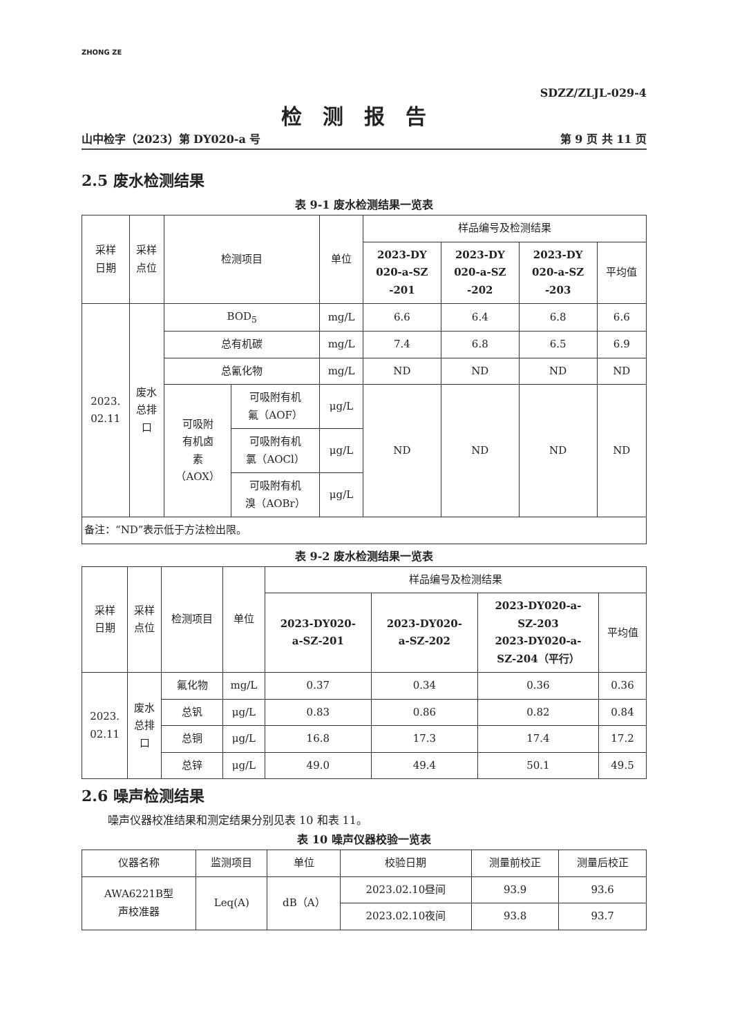ZHONG ZE
SDZZ/ZLJL-029-4
检测报告
山中检字（2023）第 DY020-a 号 第 9 页 共 11 页
2.5 废水检测结果
表 9-1 废水检测结果一览表
| 采样 日期 | 采样 点位 | 检测项目 | | 单位 | 样品编号及检测结果 | | | |
| --- | --- | --- | --- | --- | --- | --- | --- | --- |
| | | | | | 2023-DY 020-a-SZ -201 | 2023-DY 020-a-SZ -202 | 2023-DY 020-a-SZ -203 | 平均值 |
| 2023. 02.11 | 废水 总排 口 | BOD<sub>5</sub> | | mg/L | 6.6 | 6.4 | 6.8 | 6.6 |
| | | 总有机碳 | | mg/L | 7.4 | 6.8 | 6.5 | 6.9 |
| | | 总氰化物 | | mg/L | ND | ND | ND | ND |
| | | 可吸附 有机卤 素 （AOX） | 可吸附有机 氟（AOF） | μg/L | ND | ND | ND | ND |
| | | | 可吸附有机 氯（AOCl） | μg/L | | | | |
| | | | 可吸附有机 溴（AOBr） | μg/L | | | | |
| 备注：“ND”表示低于方法检出限。 | | | | | | | | |
表 9-2 废水检测结果一览表
| 采样 日期 | 采样 点位 | 检测项目 | 单位 | 样品编号及检测结果 | | | |
| --- | --- | --- | --- | --- | --- | --- | --- |
| | | | | 2023-DY020- a-SZ-201 | 2023-DY020- a-SZ-202 | 2023-DY020-a- SZ-203 2023-DY020-a- SZ-204（平行） | 平均值 |
| 2023. 02.11 | 废水 总排 口 | 氟化物 | mg/L | 0.37 | 0.34 | 0.36 | 0.36 |
| | | 总钒 | μg/L | 0.83 | 0.86 | 0.82 | 0.84 |
| | | 总铜 | μg/L | 16.8 | 17.3 | 17.4 | 17.2 |
| | | 总锌 | μg/L | 49.0 | 49.4 | 50.1 | 49.5 |
2.6 噪声检测结果
噪声仪器校准结果和测定结果分别见表 10 和表 11。
表 10 噪声仪器校验一览表
| 仪器名称 | 监测项目 | 单位 | 校验日期 | 测量前校正 | 测量后校正 |
| --- | --- | --- | --- | --- | --- |
| AWA6221B型 声校准器 | Leq(A) | dB（A） | 2023.02.10昼间 | 93.9 | 93.6 |
| | | | 2023.02.10夜间 | 93.8 | 93.7 |